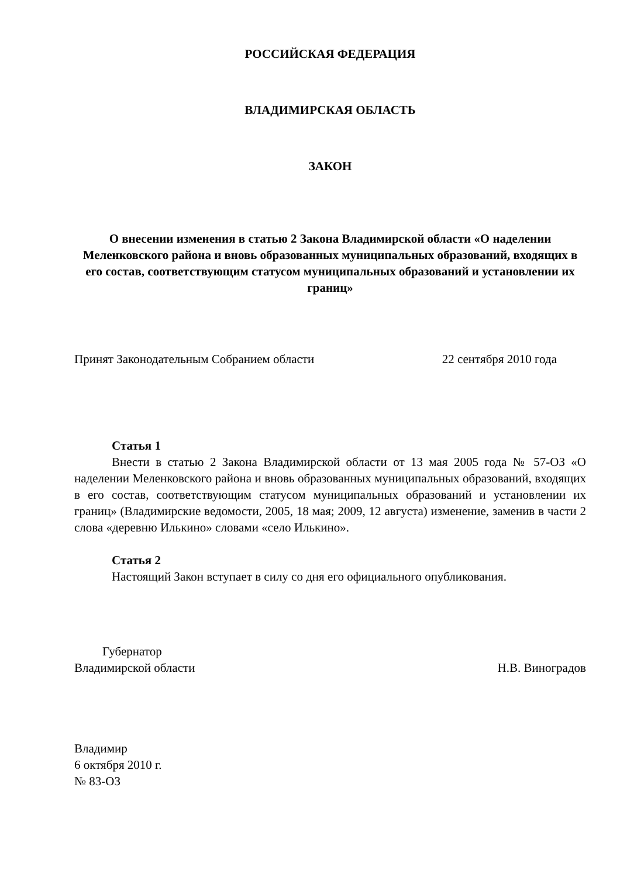РОССИЙСКАЯ ФЕДЕРАЦИЯ
ВЛАДИМИРСКАЯ ОБЛАСТЬ
ЗАКОН
О внесении изменения в статью 2 Закона Владимирской области «О наделении Меленковского района и вновь образованных муниципальных образований, входящих в его состав, соответствующим статусом муниципальных образований и установлении их границ»
Принят Законодательным Собранием области 22 сентября 2010 года
Статья 1
Внести в статью 2 Закона Владимирской области от 13 мая 2005 года № 57-ОЗ «О наделении Меленковского района и вновь образованных муниципальных образований, входящих в его состав, соответствующим статусом муниципальных образований и установлении их границ» (Владимирские ведомости, 2005, 18 мая; 2009, 12 августа) изменение, заменив в части 2 слова «деревню Илькино» словами «село Илькино».
Статья 2
Настоящий Закон вступает в силу со дня его официального опубликования.
Губернатор
Владимирской области Н.В. Виноградов
Владимир
6 октября 2010 г.
№ 83-ОЗ